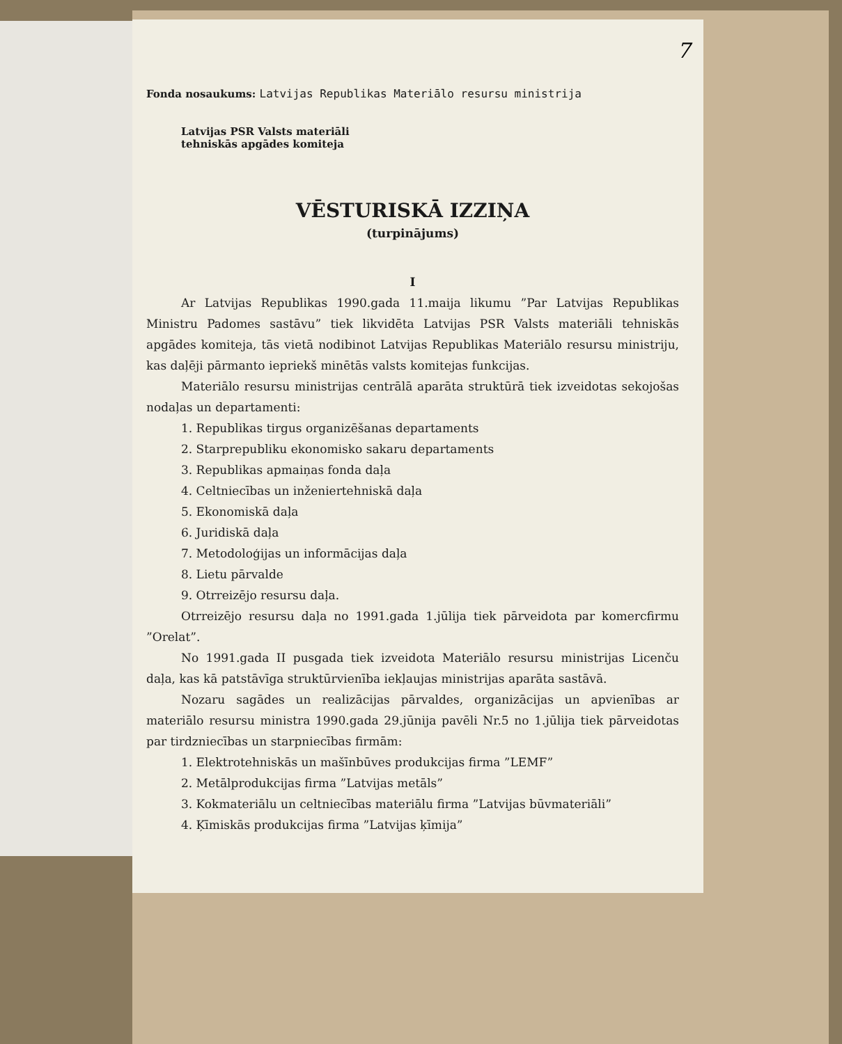7
Fonda nosaukums: Latvijas Republikas Materiālo resursu ministrija
Latvijas PSR Valsts materiāli
tehniskās apgādes komiteja
VĒSTURISKĀ IZZIŅA
(turpinājums)
I
Ar Latvijas Republikas 1990.gada 11.maija likumu ”Par Latvijas Republikas Ministru Padomes sastāvu” tiek likvidēta Latvijas PSR Valsts materiāli tehniskās apgādes komiteja, tās vietā nodibinot Latvijas Republikas Materiālo resursu ministriju, kas daļēji pārmanto iepriekš minētās valsts komitejas funkcijas.
Materiālo resursu ministrijas centrālā aparāta struktūrā tiek izveidotas sekojošas nodaļas un departamenti:
1. Republikas tirgus organizēšanas departaments
2. Starprepubliku ekonomisko sakaru departaments
3. Republikas apmaiņas fonda daļa
4. Celtniecības un inženiertehniskā daļa
5. Ekonomiskā daļa
6. Juridiskā daļa
7. Metodoloģijas un informācijas daļa
8. Lietu pārvalde
9. Otrreizējo resursu daļa.
Otrreizējo resursu daļa no 1991.gada 1.jūlija tiek pārveidota par komercfirmu ”Orelat”.
No 1991.gada II pusgada tiek izveidota Materiālo resursu ministrijas Licenču daļa, kas kā patstāvīga struktūrvienība iekļaujas ministrijas aparāta sastāvā.
Nozaru sagādes un realizācijas pārvaldes, organizācijas un apvienības ar materiālo resursu ministra 1990.gada 29.jūnija pavēli Nr.5 no 1.jūlija tiek pārveidotas par tirdzniecības un starpniecības firmām:
1. Elektrotehniskās un mašīnbūves produkcijas firma ”LEMF”
2. Metālprodukcijas firma ”Latvijas metāls”
3. Kokmateriālu un celtniecības materiālu firma ”Latvijas būvmateriāli”
4. Ķīmiskās produkcijas firma ”Latvijas ķīmija”